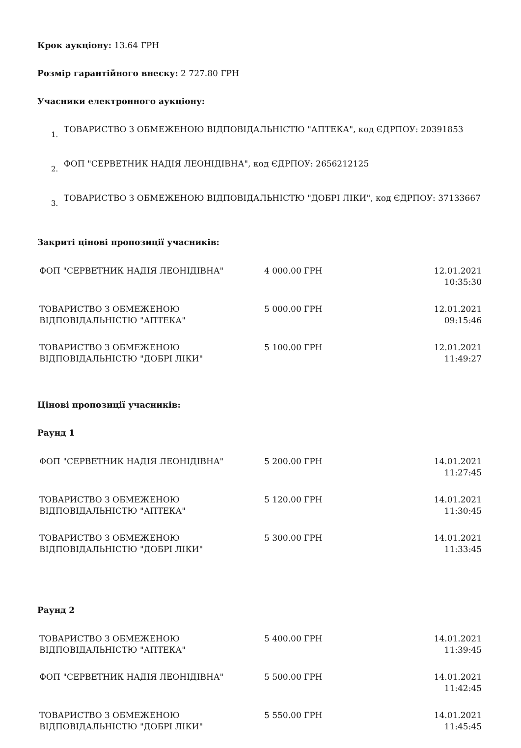Крок аукціону: 13.64 ГРН
Розмір гарантійного внеску: 2 727.80 ГРН
Учасники електронного аукціону:
1. ТОВАРИСТВО З ОБМЕЖЕНОЮ ВІДПОВІДАЛЬНІСТЮ "АПТЕКА", код ЄДРПОУ: 20391853
2. ФОП "СЕРВЕТНИК НАДІЯ ЛЕОНІДІВНА", код ЄДРПОУ: 2656212125
3. ТОВАРИСТВО З ОБМЕЖЕНОЮ ВІДПОВІДАЛЬНІСТЮ "ДОБРІ ЛІКИ", код ЄДРПОУ: 37133667
Закриті цінові пропозиції учасників:
| ФОП "СЕРВЕТНИК НАДІЯ ЛЕОНІДІВНА" | 4 000.00 ГРН | 12.01.2021 10:35:30 |
| ТОВАРИСТВО З ОБМЕЖЕНОЮ ВІДПОВІДАЛЬНІСТЮ "АПТЕКА" | 5 000.00 ГРН | 12.01.2021 09:15:46 |
| ТОВАРИСТВО З ОБМЕЖЕНОЮ ВІДПОВІДАЛЬНІСТЮ "ДОБРІ ЛІКИ" | 5 100.00 ГРН | 12.01.2021 11:49:27 |
Цінові пропозиції учасників:
Раунд 1
| ФОП "СЕРВЕТНИК НАДІЯ ЛЕОНІДІВНА" | 5 200.00 ГРН | 14.01.2021 11:27:45 |
| ТОВАРИСТВО З ОБМЕЖЕНОЮ ВІДПОВІДАЛЬНІСТЮ "АПТЕКА" | 5 120.00 ГРН | 14.01.2021 11:30:45 |
| ТОВАРИСТВО З ОБМЕЖЕНОЮ ВІДПОВІДАЛЬНІСТЮ "ДОБРІ ЛІКИ" | 5 300.00 ГРН | 14.01.2021 11:33:45 |
Раунд 2
| ТОВАРИСТВО З ОБМЕЖЕНОЮ ВІДПОВІДАЛЬНІСТЮ "АПТЕКА" | 5 400.00 ГРН | 14.01.2021 11:39:45 |
| ФОП "СЕРВЕТНИК НАДІЯ ЛЕОНІДІВНА" | 5 500.00 ГРН | 14.01.2021 11:42:45 |
| ТОВАРИСТВО З ОБМЕЖЕНОЮ ВІДПОВІДАЛЬНІСТЮ "ДОБРІ ЛІКИ" | 5 550.00 ГРН | 14.01.2021 11:45:45 |